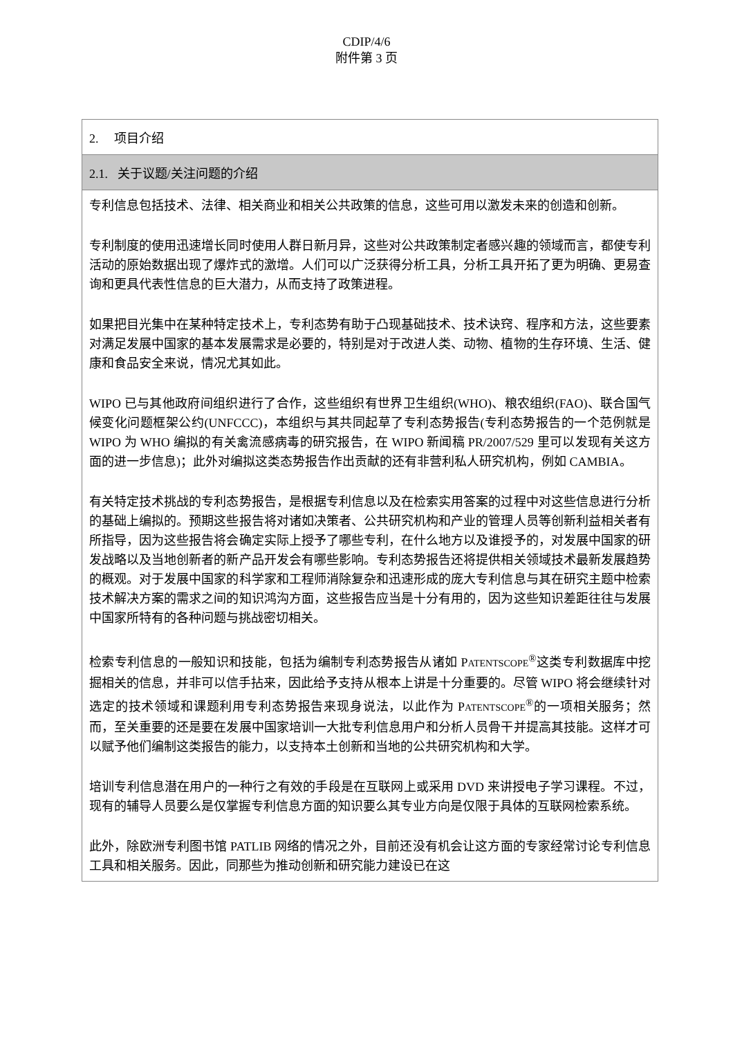CDIP/4/6
附件第 3 页
| 2. 项目介绍 |
| 2.1. 关于议题/关注问题的介绍 |
| 专利信息包括技术、法律、相关商业和相关公共政策的信息，这些可用以激发未来的创造和创新。 专利制度的使用迅速增长同时使用人群日新月异，这些对公共政策制定者感兴趣的领域而言，都使专利活动的原始数据出现了爆炸式的激增。人们可以广泛获得分析工具，分析工具开拓了更为明确、更易查询和更具代表性信息的巨大潜力，从而支持了政策进程。 如果把目光集中在某种特定技术上，专利态势有助于凸现基础技术、技术诀窍、程序和方法，这些要素对满足发展中国家的基本发展需求是必要的，特别是对于改进人类、动物、植物的生存环境、生活、健康和食品安全来说，情况尤其如此。 WIPO 已与其他政府间组织进行了合作，这些组织有世界卫生组织(WHO)、粮农组织(FAO)、联合国气候变化问题框架公约(UNFCCC)，本组织与其共同起草了专利态势报告(专利态势报告的一个范例就是 WIPO 为 WHO 编拟的有关禽流感病毒的研究报告，在 WIPO 新闻稿 PR/2007/529 里可以发现有关这方面的进一步信息)；此外对编拟这类态势报告作出贡献的还有非营利私人研究机构，例如 CAMBIA。 有关特定技术挑战的专利态势报告，是根据专利信息以及在检索实用答案的过程中对这些信息进行分析的基础上编拟的。预期这些报告将对诸如决策者、公共研究机构和产业的管理人员等创新利益相关者有所指导，因为这些报告将会确定实际上授予了哪些专利，在什么地方以及谁授予的，对发展中国家的研发战略以及当地创新者的新产品开发会有哪些影响。专利态势报告还将提供相关领域技术最新发展趋势的概观。对于发展中国家的科学家和工程师消除复杂和迅速形成的庞大专利信息与其在研究主题中检索技术解决方案的需求之间的知识鸿沟方面，这些报告应当是十分有用的，因为这些知识差距往往与发展中国家所特有的各种问题与挑战密切相关。 检索专利信息的一般知识和技能，包括为编制专利态势报告从诸如 P ATENTSCOPE<sup>®</sup>这类专利数据库中挖掘相关的信息，并非可以信手拈来，因此给予支持从根本上讲是十分重要的。尽管 WIPO 将会继续针对选定的技术领域和课题利用专利态势报告来现身说法，以此作为 P ATENTSCOPE<sup>®</sup>的一项相关服务；然而，至关重要的还是要在发展中国家培训一大批专利信息用户和分析人员骨干并提高其技能。这样才可以赋予他们编制这类报告的能力，以支持本土创新和当地的公共研究机构和大学。 培训专利信息潜在用户的一种行之有效的手段是在互联网上或采用 DVD 来讲授电子学习课程。不过，现有的辅导人员要么是仅掌握专利信息方面的知识要么其专业方向是仅限于具体的互联网检索系统。 此外，除欧洲专利图书馆 PATLIB 网络的情况之外，目前还没有机会让这方面的专家经常讨论专利信息工具和相关服务。因此，同那些为推动创新和研究能力建设已在这 |